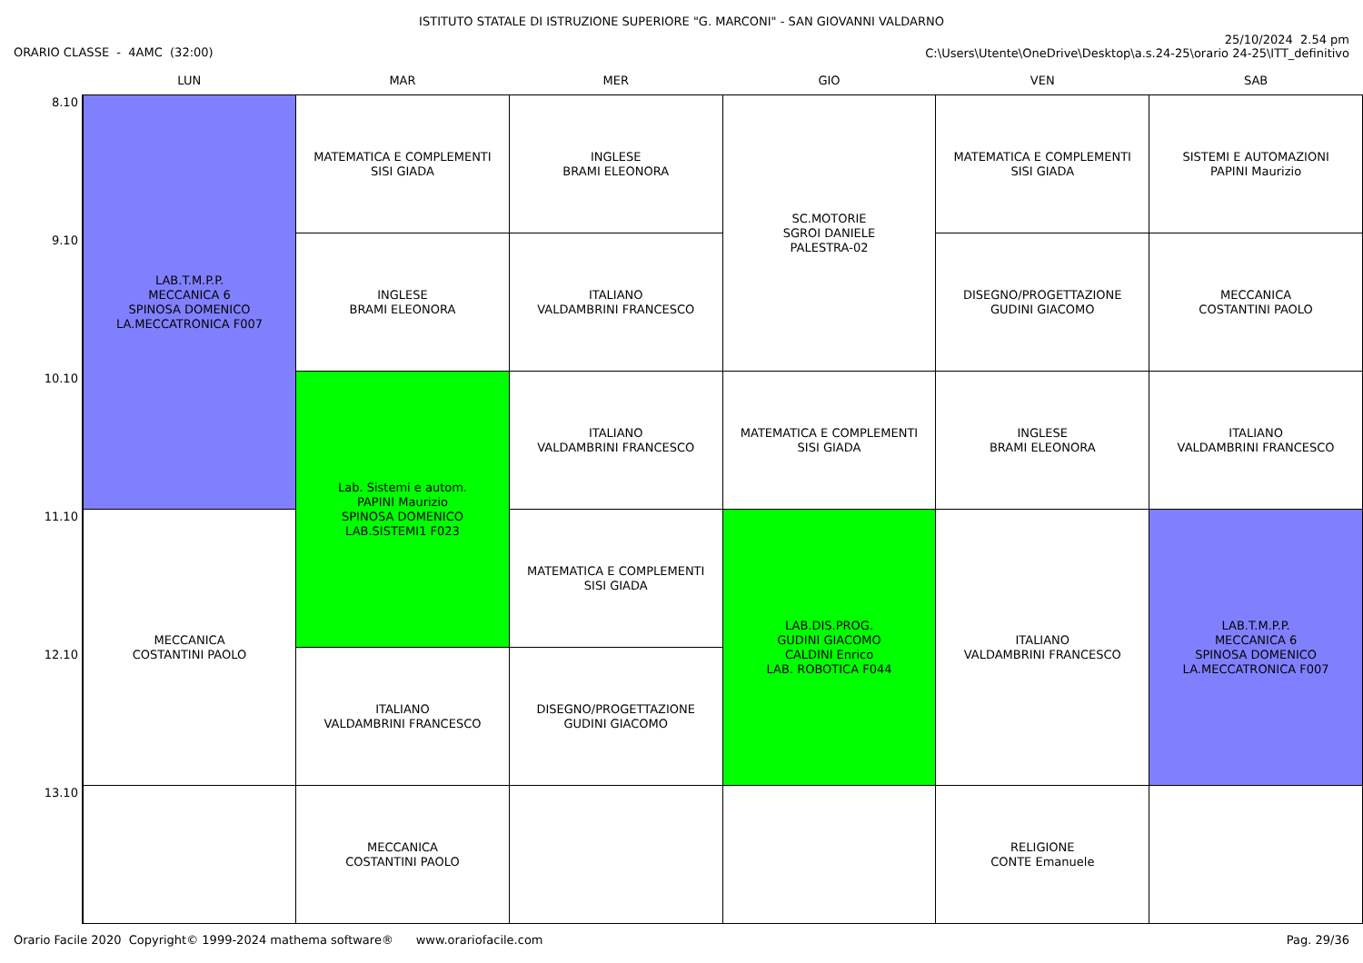ISTITUTO STATALE DI ISTRUZIONE SUPERIORE "G. MARCONI" - SAN GIOVANNI VALDARNO
ORARIO CLASSE - 4AMC (32:00)
25/10/2024 2.54 pm
C:\Users\Utente\OneDrive\Desktop\a.s.24-25\orario 24-25\ITT_definitivo
| | LUN | MAR | MER | GIO | VEN | SAB |
| --- | --- | --- | --- | --- | --- | --- |
| 8.10 | LAB.T.M.P.P. MECCANICA 6 SPINOSA DOMENICO LA.MECCATRONICA F007 | MATEMATICA E COMPLEMENTI SISI GIADA | INGLESE BRAMI ELEONORA | SC.MOTORIE SGROI DANIELE PALESTRA-02 | MATEMATICA E COMPLEMENTI SISI GIADA | SISTEMI E AUTOMAZIONI PAPINI Maurizio |
| 9.10 | | INGLESE BRAMI ELEONORA | ITALIANO VALDAMBRINI FRANCESCO | | DISEGNO/PROGETTAZIONE GUDINI GIACOMO | MECCANICA COSTANTINI PAOLO |
| 10.10 | | Lab. Sistemi e autom. PAPINI Maurizio SPINOSA DOMENICO LAB.SISTEMI1 F023 | ITALIANO VALDAMBRINI FRANCESCO | MATEMATICA E COMPLEMENTI SISI GIADA | INGLESE BRAMI ELEONORA | ITALIANO VALDAMBRINI FRANCESCO |
| 11.10 | MECCANICA COSTANTINI PAOLO | | MATEMATICA E COMPLEMENTI SISI GIADA | LAB.DIS.PROG. GUDINI GIACOMO CALDINI Enrico LAB. ROBOTICA F044 | ITALIANO VALDAMBRINI FRANCESCO | LAB.T.M.P.P. MECCANICA 6 SPINOSA DOMENICO LA.MECCATRONICA F007 |
| 12.10 | | ITALIANO VALDAMBRINI FRANCESCO | DISEGNO/PROGETTAZIONE GUDINI GIACOMO | | | |
| 13.10 | | MECCANICA COSTANTINI PAOLO | | | RELIGIONE CONTE Emanuele | |
Orario Facile 2020 Copyright© 1999-2024 mathema software® www.orariofacile.com
Pag. 29/36